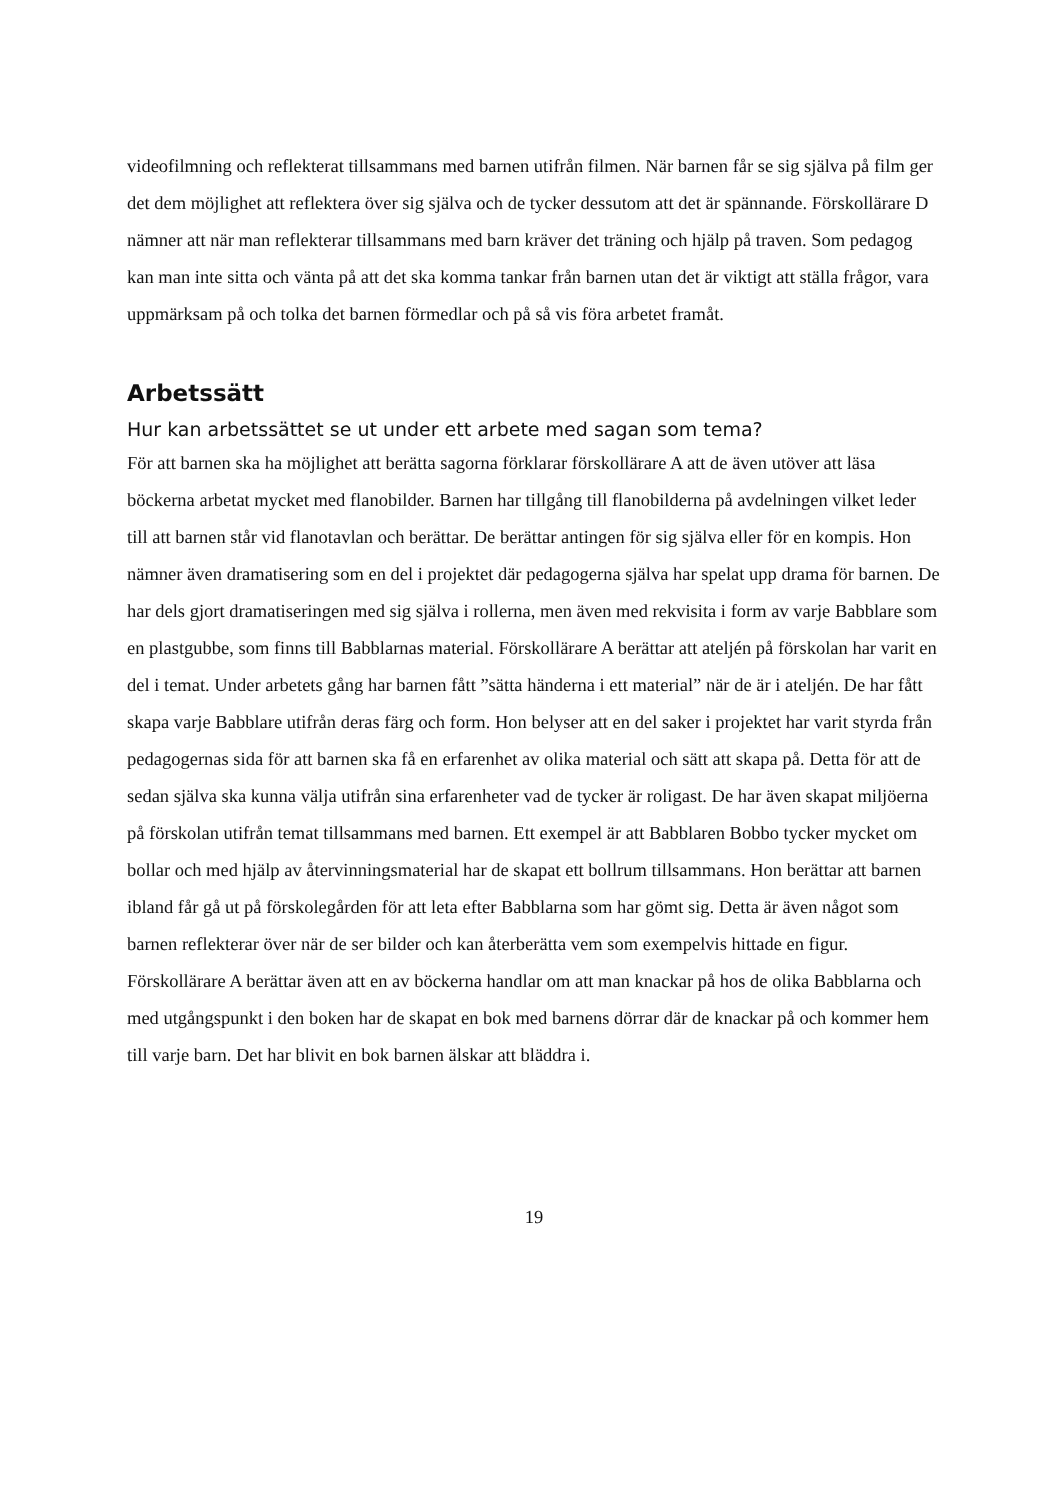videofilmning och reflekterat tillsammans med barnen utifrån filmen. När barnen får se sig själva på film ger det dem möjlighet att reflektera över sig själva och de tycker dessutom att det är spännande. Förskollärare D nämner att när man reflekterar tillsammans med barn kräver det träning och hjälp på traven. Som pedagog kan man inte sitta och vänta på att det ska komma tankar från barnen utan det är viktigt att ställa frågor, vara uppmärksam på och tolka det barnen förmedlar och på så vis föra arbetet framåt.
Arbetssätt
Hur kan arbetssättet se ut under ett arbete med sagan som tema?
För att barnen ska ha möjlighet att berätta sagorna förklarar förskollärare A att de även utöver att läsa böckerna arbetat mycket med flanobilder. Barnen har tillgång till flanobilderna på avdelningen vilket leder till att barnen står vid flanotavlan och berättar. De berättar antingen för sig själva eller för en kompis. Hon nämner även dramatisering som en del i projektet där pedagogerna själva har spelat upp drama för barnen. De har dels gjort dramatiseringen med sig själva i rollerna, men även med rekvisita i form av varje Babblare som en plastgubbe, som finns till Babblarnas material. Förskollärare A berättar att ateljén på förskolan har varit en del i temat. Under arbetets gång har barnen fått ”sätta händerna i ett material” när de är i ateljén. De har fått skapa varje Babblare utifrån deras färg och form. Hon belyser att en del saker i projektet har varit styrda från pedagogernas sida för att barnen ska få en erfarenhet av olika material och sätt att skapa på. Detta för att de sedan själva ska kunna välja utifrån sina erfarenheter vad de tycker är roligast. De har även skapat miljöerna på förskolan utifrån temat tillsammans med barnen. Ett exempel är att Babblaren Bobbo tycker mycket om bollar och med hjälp av återvinningsmaterial har de skapat ett bollrum tillsammans. Hon berättar att barnen ibland får gå ut på förskolegården för att leta efter Babblarna som har gömt sig. Detta är även något som barnen reflekterar över när de ser bilder och kan återberätta vem som exempelvis hittade en figur. Förskollärare A berättar även att en av böckerna handlar om att man knackar på hos de olika Babblarna och med utgångspunkt i den boken har de skapat en bok med barnens dörrar där de knackar på och kommer hem till varje barn. Det har blivit en bok barnen älskar att bläddra i.
19